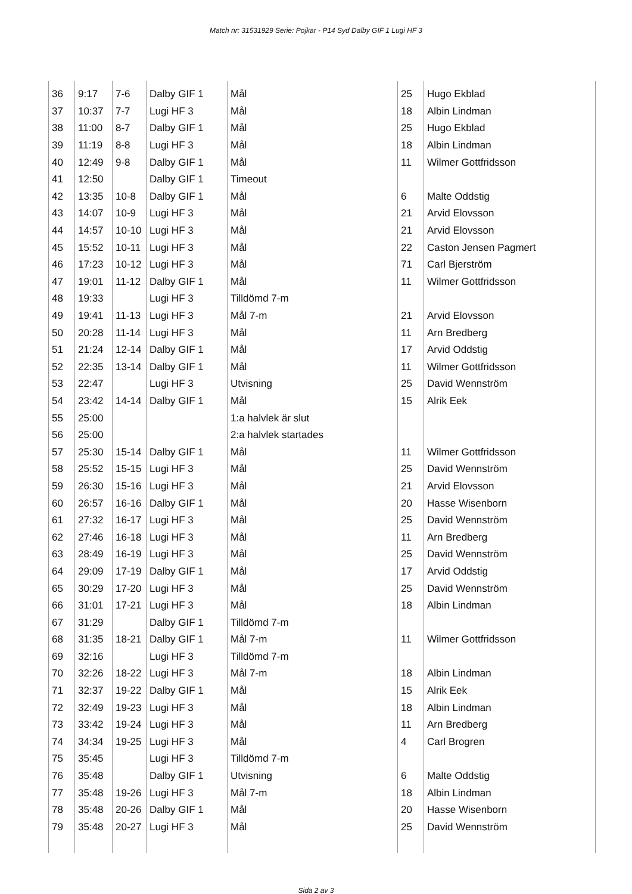Match nr: 31531929 Serie: Pojkar - P14 Syd Dalby GIF 1 Lugi HF 3
| 36 | 9:17 | 7-6 | Dalby GIF 1 | Mål | 25 | Hugo Ekblad |
| 37 | 10:37 | 7-7 | Lugi HF 3 | Mål | 18 | Albin Lindman |
| 38 | 11:00 | 8-7 | Dalby GIF 1 | Mål | 25 | Hugo Ekblad |
| 39 | 11:19 | 8-8 | Lugi HF 3 | Mål | 18 | Albin Lindman |
| 40 | 12:49 | 9-8 | Dalby GIF 1 | Mål | 11 | Wilmer Gottfridsson |
| 41 | 12:50 | | Dalby GIF 1 | Timeout | | |
| 42 | 13:35 | 10-8 | Dalby GIF 1 | Mål | 6 | Malte Oddstig |
| 43 | 14:07 | 10-9 | Lugi HF 3 | Mål | 21 | Arvid Elovsson |
| 44 | 14:57 | 10-10 | Lugi HF 3 | Mål | 21 | Arvid Elovsson |
| 45 | 15:52 | 10-11 | Lugi HF 3 | Mål | 22 | Caston Jensen Pagmert |
| 46 | 17:23 | 10-12 | Lugi HF 3 | Mål | 71 | Carl Bjerström |
| 47 | 19:01 | 11-12 | Dalby GIF 1 | Mål | 11 | Wilmer Gottfridsson |
| 48 | 19:33 | | Lugi HF 3 | Tilldömd 7-m | | |
| 49 | 19:41 | 11-13 | Lugi HF 3 | Mål 7-m | 21 | Arvid Elovsson |
| 50 | 20:28 | 11-14 | Lugi HF 3 | Mål | 11 | Arn Bredberg |
| 51 | 21:24 | 12-14 | Dalby GIF 1 | Mål | 17 | Arvid Oddstig |
| 52 | 22:35 | 13-14 | Dalby GIF 1 | Mål | 11 | Wilmer Gottfridsson |
| 53 | 22:47 | | Lugi HF 3 | Utvisning | 25 | David Wennström |
| 54 | 23:42 | 14-14 | Dalby GIF 1 | Mål | 15 | Alrik Eek |
| 55 | 25:00 | | | 1:a halvlek är slut | | |
| 56 | 25:00 | | | 2:a halvlek startades | | |
| 57 | 25:30 | 15-14 | Dalby GIF 1 | Mål | 11 | Wilmer Gottfridsson |
| 58 | 25:52 | 15-15 | Lugi HF 3 | Mål | 25 | David Wennström |
| 59 | 26:30 | 15-16 | Lugi HF 3 | Mål | 21 | Arvid Elovsson |
| 60 | 26:57 | 16-16 | Dalby GIF 1 | Mål | 20 | Hasse Wisenborn |
| 61 | 27:32 | 16-17 | Lugi HF 3 | Mål | 25 | David Wennström |
| 62 | 27:46 | 16-18 | Lugi HF 3 | Mål | 11 | Arn Bredberg |
| 63 | 28:49 | 16-19 | Lugi HF 3 | Mål | 25 | David Wennström |
| 64 | 29:09 | 17-19 | Dalby GIF 1 | Mål | 17 | Arvid Oddstig |
| 65 | 30:29 | 17-20 | Lugi HF 3 | Mål | 25 | David Wennström |
| 66 | 31:01 | 17-21 | Lugi HF 3 | Mål | 18 | Albin Lindman |
| 67 | 31:29 | | Dalby GIF 1 | Tilldömd 7-m | | |
| 68 | 31:35 | 18-21 | Dalby GIF 1 | Mål 7-m | 11 | Wilmer Gottfridsson |
| 69 | 32:16 | | Lugi HF 3 | Tilldömd 7-m | | |
| 70 | 32:26 | 18-22 | Lugi HF 3 | Mål 7-m | 18 | Albin Lindman |
| 71 | 32:37 | 19-22 | Dalby GIF 1 | Mål | 15 | Alrik Eek |
| 72 | 32:49 | 19-23 | Lugi HF 3 | Mål | 18 | Albin Lindman |
| 73 | 33:42 | 19-24 | Lugi HF 3 | Mål | 11 | Arn Bredberg |
| 74 | 34:34 | 19-25 | Lugi HF 3 | Mål | 4 | Carl Brogren |
| 75 | 35:45 | | Lugi HF 3 | Tilldömd 7-m | | |
| 76 | 35:48 | | Dalby GIF 1 | Utvisning | 6 | Malte Oddstig |
| 77 | 35:48 | 19-26 | Lugi HF 3 | Mål 7-m | 18 | Albin Lindman |
| 78 | 35:48 | 20-26 | Dalby GIF 1 | Mål | 20 | Hasse Wisenborn |
| 79 | 35:48 | 20-27 | Lugi HF 3 | Mål | 25 | David Wennström |
Sida 2 av 3